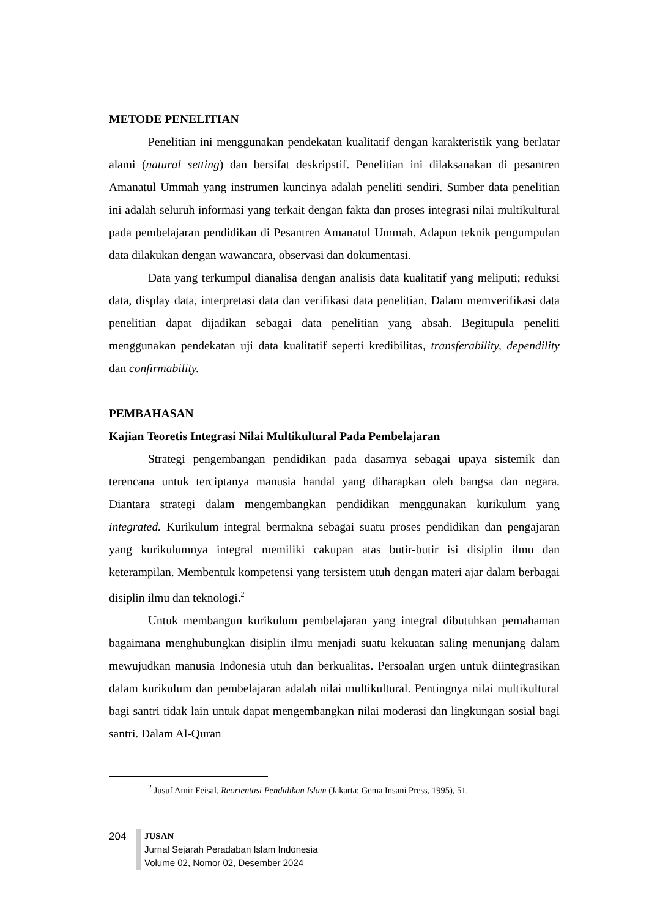METODE PENELITIAN
Penelitian ini menggunakan pendekatan kualitatif dengan karakteristik yang berlatar alami (natural setting) dan bersifat deskripstif. Penelitian ini dilaksanakan di pesantren Amanatul Ummah yang instrumen kuncinya adalah peneliti sendiri. Sumber data penelitian ini adalah seluruh informasi yang terkait dengan fakta dan proses integrasi nilai multikultural pada pembelajaran pendidikan di Pesantren Amanatul Ummah. Adapun teknik pengumpulan data dilakukan dengan wawancara, observasi dan dokumentasi.
Data yang terkumpul dianalisa dengan analisis data kualitatif yang meliputi; reduksi data, display data, interpretasi data dan verifikasi data penelitian. Dalam memverifikasi data penelitian dapat dijadikan sebagai data penelitian yang absah. Begitupula peneliti menggunakan pendekatan uji data kualitatif seperti kredibilitas, transferability, dependility dan confirmability.
PEMBAHASAN
Kajian Teoretis Integrasi Nilai Multikultural Pada Pembelajaran
Strategi pengembangan pendidikan pada dasarnya sebagai upaya sistemik dan terencana untuk terciptanya manusia handal yang diharapkan oleh bangsa dan negara. Diantara strategi dalam mengembangkan pendidikan menggunakan kurikulum yang integrated. Kurikulum integral bermakna sebagai suatu proses pendidikan dan pengajaran yang kurikulumnya integral memiliki cakupan atas butir-butir isi disiplin ilmu dan keterampilan. Membentuk kompetensi yang tersistem utuh dengan materi ajar dalam berbagai disiplin ilmu dan teknologi.<sup>2</sup>
Untuk membangun kurikulum pembelajaran yang integral dibutuhkan pemahaman bagaimana menghubungkan disiplin ilmu menjadi suatu kekuatan saling menunjang dalam mewujudkan manusia Indonesia utuh dan berkualitas. Persoalan urgen untuk diintegrasikan dalam kurikulum dan pembelajaran adalah nilai multikultural. Pentingnya nilai multikultural bagi santri tidak lain untuk dapat mengembangkan nilai moderasi dan lingkungan sosial bagi santri. Dalam Al-Quran
<sup>2</sup> Jusuf Amir Feisal, Reorientasi Pendidikan Islam (Jakarta: Gema Insani Press, 1995), 51.
204
JUSAN
Jurnal Sejarah Peradaban Islam Indonesia
Volume 02, Nomor 02, Desember 2024